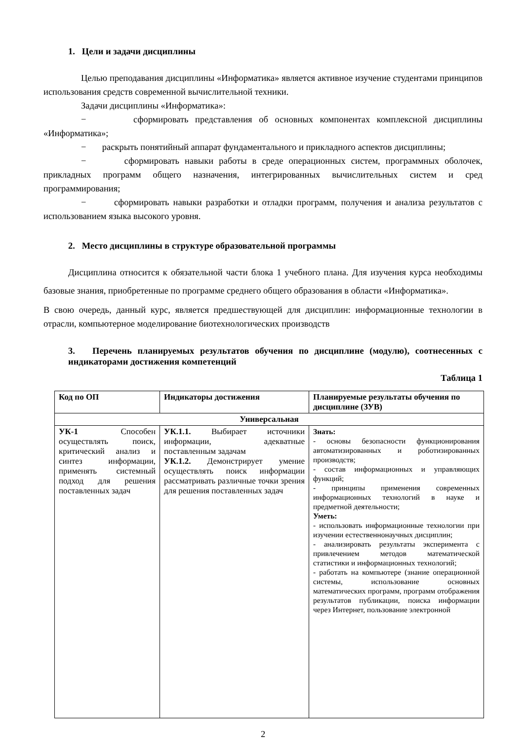1. Цели и задачи дисциплины
Целью преподавания дисциплины «Информатика» является активное изучение студентами принципов использования средств современной вычислительной техники.
Задачи дисциплины «Информатика»:
− сформировать представления об основных компонентах комплексной дисциплины «Информатика»;
− раскрыть понятийный аппарат фундаментального и прикладного аспектов дисциплины;
− сформировать навыки работы в среде операционных систем, программных оболочек, прикладных программ общего назначения, интегрированных вычислительных систем и сред программирования;
− сформировать навыки разработки и отладки программ, получения и анализа результатов с использованием языка высокого уровня.
2. Место дисциплины в структуре образовательной программы
Дисциплина относится к обязательной части блока 1 учебного плана. Для изучения курса необходимы базовые знания, приобретенные по программе среднего общего образования в области «Информатика».
В свою очередь, данный курс, является предшествующей для дисциплин: информационные технологии в отрасли, компьютерное моделирование биотехнологических производств
3. Перечень планируемых результатов обучения по дисциплине (модулю), соотнесенных с индикаторами достижения компетенций
Таблица 1
| Код по ОП | Индикаторы достижения | Планируемые результаты обучения по дисциплине (ЗУВ) |
| --- | --- | --- |
| Универсальная | | |
| УК-1 Способен осуществлять поиск, критический анализ и синтез информации, применять системный подход для решения поставленных задач | УК.1.1. Выбирает источники информации, адекватные поставленным задачам УК.1.2. Демонстрирует умение осуществлять поиск информации рассматривать различные точки зрения для решения поставленных задач | Знать: - основы безопасности функционирования автоматизированных и роботизированных производств; - состав информационных и управляющих функций; - принципы применения современных информационных технологий в науке и предметной деятельности; Уметь: - использовать информационные технологии при изучении естественнонаучных дисциплин; - анализировать результаты эксперимента с привлечением методов математической статистики и информационных технологий; - работать на компьютере (знание операционной системы, использование основных математических программ, программ отображения результатов публикации, поиска информации через Интернет, пользование электронной |
2